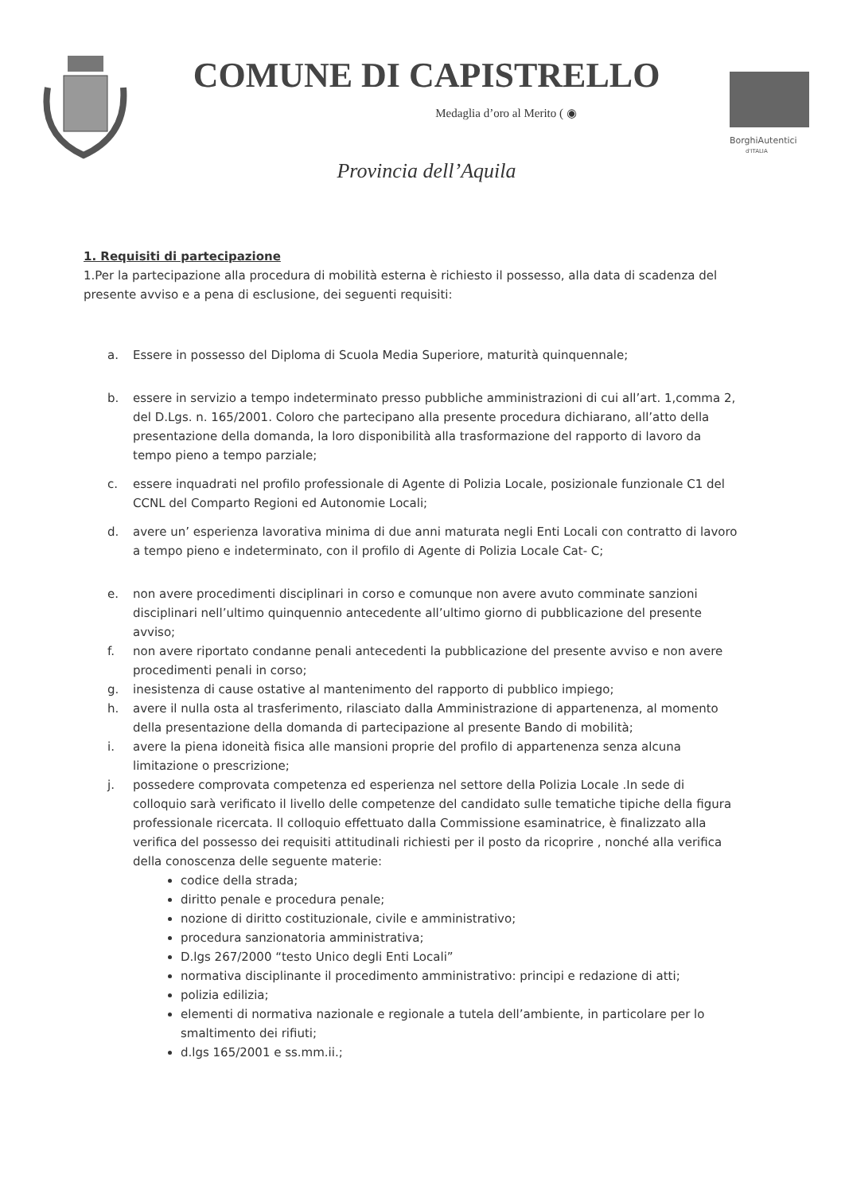COMUNE DI CAPISTRELLO
Medaglia d’oro al Merito ( ◉
Provincia dell’Aquila
BorghiAutentici
d'ITALIA
1. Requisiti di partecipazione
1.Per la partecipazione alla procedura di mobilità esterna è richiesto il possesso, alla data di scadenza del presente avviso e a pena di esclusione, dei seguenti requisiti:
a. Essere in possesso del Diploma di Scuola Media Superiore, maturità quinquennale;
b. essere in servizio a tempo indeterminato presso pubbliche amministrazioni di cui all’art. 1,comma 2, del D.Lgs. n. 165/2001. Coloro che partecipano alla presente procedura dichiarano, all’atto della presentazione della domanda, la loro disponibilità alla trasformazione del rapporto di lavoro da tempo pieno a tempo parziale;
c. essere inquadrati nel profilo professionale di Agente di Polizia Locale, posizionale funzionale C1 del CCNL del Comparto Regioni ed Autonomie Locali;
d. avere un’ esperienza lavorativa minima di due anni maturata negli Enti Locali con contratto di lavoro a tempo pieno e indeterminato, con il profilo di Agente di Polizia Locale Cat- C;
e. non avere procedimenti disciplinari in corso e comunque non avere avuto comminate sanzioni disciplinari nell’ultimo quinquennio antecedente all’ultimo giorno di pubblicazione del presente avviso;
f. non avere riportato condanne penali antecedenti la pubblicazione del presente avviso e non avere procedimenti penali in corso;
g. inesistenza di cause ostative al mantenimento del rapporto di pubblico impiego;
h. avere il nulla osta al trasferimento, rilasciato dalla Amministrazione di appartenenza, al momento della presentazione della domanda di partecipazione al presente Bando di mobilità;
i. avere la piena idoneità fisica alle mansioni proprie del profilo di appartenenza senza alcuna limitazione o prescrizione;
j. possedere comprovata competenza ed esperienza nel settore della Polizia Locale .In sede di colloquio sarà verificato il livello delle competenze del candidato sulle tematiche tipiche della figura professionale ricercata. Il colloquio effettuato dalla Commissione esaminatrice, è finalizzato alla verifica del possesso dei requisiti attitudinali richiesti per il posto da ricoprire , nonché alla verifica della conoscenza delle seguente materie:
codice della strada;
diritto penale e procedura penale;
nozione di diritto costituzionale, civile e amministrativo;
procedura sanzionatoria amministrativa;
D.lgs 267/2000 “testo Unico degli Enti Locali”
normativa disciplinante il procedimento amministrativo: principi e redazione di atti;
polizia edilizia;
elementi di normativa nazionale e regionale a tutela dell’ambiente, in particolare per lo smaltimento dei rifiuti;
d.lgs 165/2001 e ss.mm.ii.;